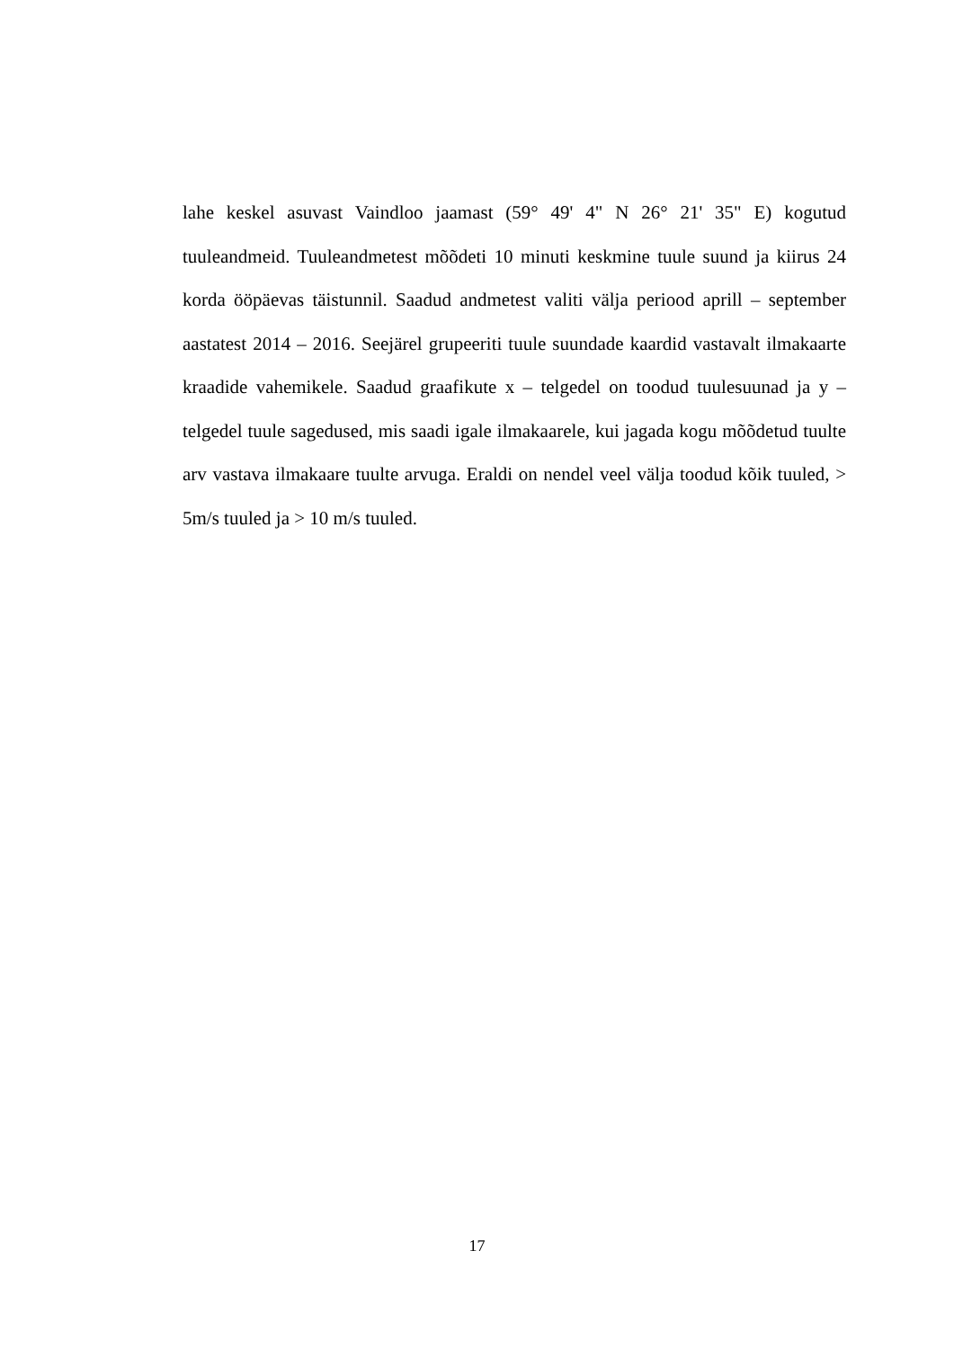lahe keskel asuvast Vaindloo jaamast (59° 49' 4" N 26° 21' 35" E) kogutud tuuleandmeid. Tuuleandmetest mõõdeti 10 minuti keskmine tuule suund ja kiirus 24 korda ööpäevas täistunnil. Saadud andmetest valiti välja periood aprill – september aastatest 2014 – 2016. Seejärel grupeeriti tuule suundade kaardid vastavalt ilmakaarte kraadide vahemikele. Saadud graafikute x – telgedel on toodud tuulesuunad ja y – telgedel tuule sagedused, mis saadi igale ilmakaarele, kui jagada kogu mõõdetud tuulte arv vastava ilmakaare tuulte arvuga. Eraldi on nendel veel välja toodud kõik tuuled, > 5m/s tuuled ja > 10 m/s tuuled.
17